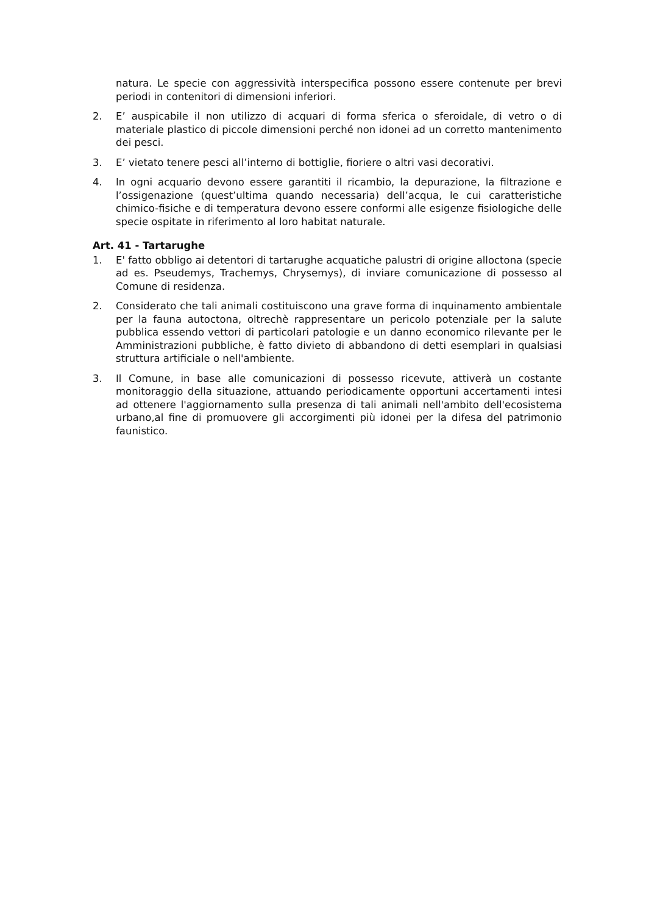natura. Le specie con aggressività interspecifica possono essere contenute per brevi periodi in contenitori di dimensioni inferiori.
2. E’ auspicabile il non utilizzo di acquari di forma sferica o sferoidale, di vetro o di materiale plastico di piccole dimensioni perché non idonei ad un corretto mantenimento dei pesci.
3. E’ vietato tenere pesci all’interno di bottiglie, fioriere o altri vasi decorativi.
4. In ogni acquario devono essere garantiti il ricambio, la depurazione, la filtrazione e l’ossigenazione (quest’ultima quando necessaria) dell’acqua, le cui caratteristiche chimico-fisiche e di temperatura devono essere conformi alle esigenze fisiologiche delle specie ospitate in riferimento al loro habitat naturale.
Art. 41 - Tartarughe
1. E' fatto obbligo ai detentori di tartarughe acquatiche palustri di origine alloctona (specie ad es. Pseudemys, Trachemys, Chrysemys), di inviare comunicazione di possesso al Comune di residenza.
2. Considerato che tali animali costituiscono una grave forma di inquinamento ambientale per la fauna autoctona, oltrechè rappresentare un pericolo potenziale per la salute pubblica essendo vettori di particolari patologie e un danno economico rilevante per le Amministrazioni pubbliche, è fatto divieto di abbandono di detti esemplari in qualsiasi struttura artificiale o nell'ambiente.
3. Il Comune, in base alle comunicazioni di possesso ricevute, attiverà un costante monitoraggio della situazione, attuando periodicamente opportuni accertamenti intesi ad ottenere l'aggiornamento sulla presenza di tali animali nell'ambito dell'ecosistema urbano,al fine di promuovere gli accorgimenti più idonei per la difesa del patrimonio faunistico.